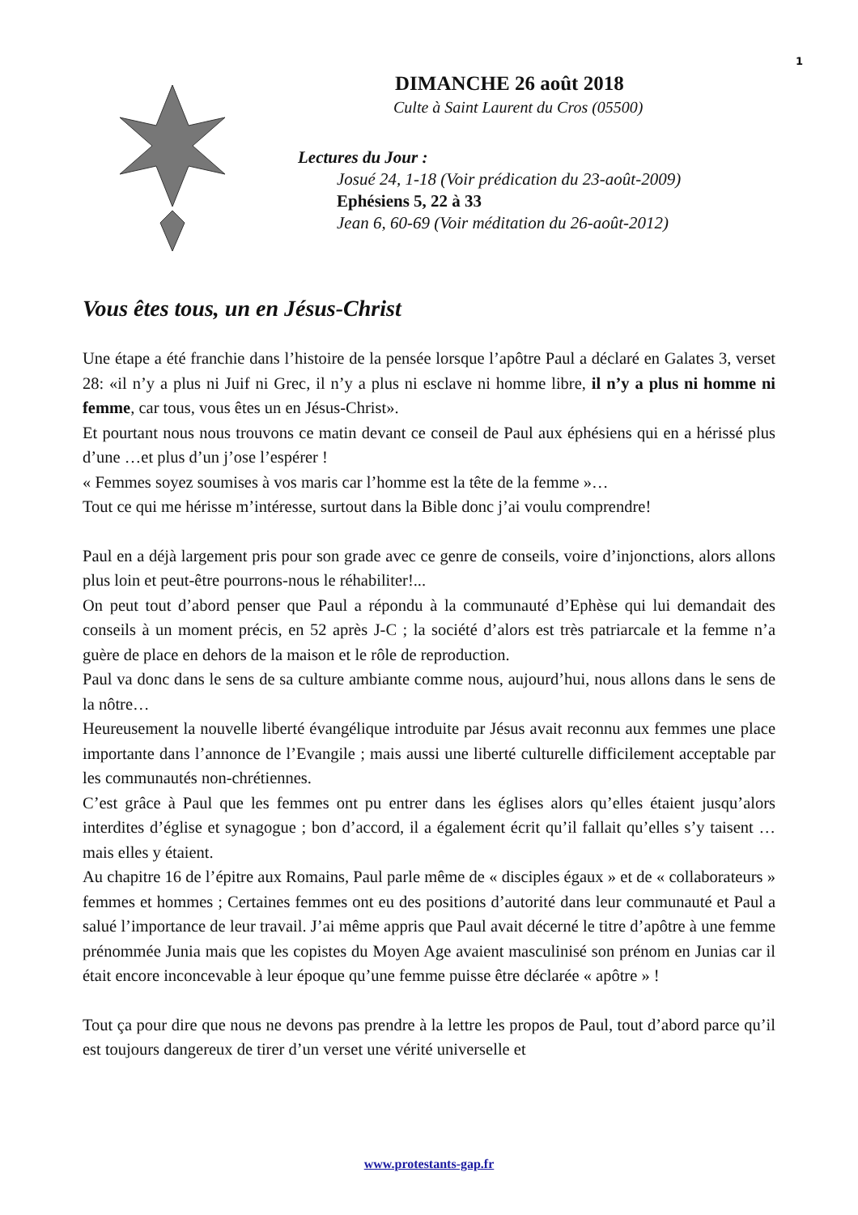1
DIMANCHE 26 août 2018
Culte à Saint Laurent du Cros (05500)
Lectures du Jour :
Josué 24, 1-18 (Voir prédication du 23-août-2009)
Ephésiens 5, 22 à 33
Jean 6, 60-69 (Voir méditation du 26-août-2012)
Vous êtes tous, un en Jésus-Christ
Une étape a été franchie dans l’histoire de la pensée lorsque l’apôtre Paul a déclaré en Galates 3, verset 28: «il n’y a plus ni Juif ni Grec, il n’y a plus ni esclave ni homme libre, il n’y a plus ni homme ni femme, car tous, vous êtes un en Jésus-Christ».
Et pourtant nous nous trouvons ce matin devant ce conseil de Paul aux éphésiens qui en a hérissé plus d’une …et plus d’un j’ose l’espérer !
« Femmes soyez soumises à vos maris car l’homme est la tête de la femme »…
Tout ce qui me hérisse m’intéresse, surtout dans la Bible donc j’ai voulu comprendre!
Paul en a déjà largement pris pour son grade avec ce genre de conseils, voire d’injonctions, alors allons plus loin et peut-être pourrons-nous le réhabiliter!...
On peut tout d’abord penser que Paul a répondu à la communauté d’Ephèse qui lui demandait des conseils à un moment précis, en 52 après J-C ; la société d’alors est très patriarcale et la femme n’a guère de place en dehors de la maison et le rôle de reproduction.
Paul va donc dans le sens de sa culture ambiante comme nous, aujourd’hui, nous allons dans le sens de la nôtre…
Heureusement la nouvelle liberté évangélique introduite par Jésus avait reconnu aux femmes une place importante dans l’annonce de l’Evangile ; mais aussi une liberté culturelle difficilement acceptable par les communautés non-chrétiennes.
C’est grâce à Paul que les femmes ont pu entrer dans les églises alors qu’elles étaient jusqu’alors interdites d’église et synagogue ; bon d’accord, il a également écrit qu’il fallait qu’elles s’y taisent … mais elles y étaient.
Au chapitre 16 de l’épitre aux Romains, Paul parle même de « disciples égaux » et de « collaborateurs » femmes et hommes ; Certaines femmes ont eu des positions d’autorité dans leur communauté et Paul a salué l’importance de leur travail. J’ai même appris que Paul avait décerné le titre d’apôtre à une femme prénommée Junia mais que les copistes du Moyen Age avaient masculinisé son prénom en Junias car il était encore inconcevable à leur époque qu’une femme puisse être déclarée « apôtre » !
Tout ça pour dire que nous ne devons pas prendre à la lettre les propos de Paul, tout d’abord parce qu’il est toujours dangereux de tirer d’un verset une vérité universelle et
www.protestants-gap.fr